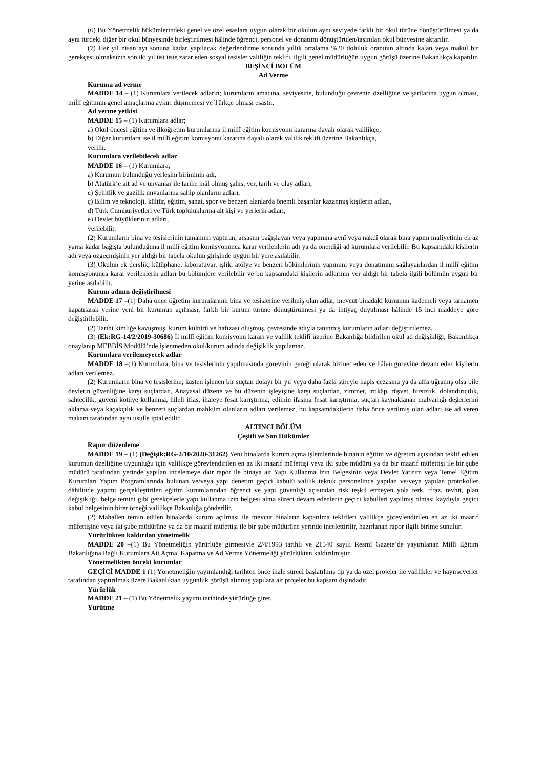(6) Bu Yönetmelik hükümlerindeki genel ve özel esaslara uygun olarak bir okulun aynı seviyede farklı bir okul türüne dönüştürülmesi ya da aynı türdeki diğer bir okul bünyesinde birleştirilmesi hâlinde öğrenci, personel ve donatımı dönüştürülen/taşınılan okul bünyesine aktarılır.
(7) Her yıl nisan ayı sonuna kadar yapılacak değerlendirme sonunda yıllık ortalama %20 doluluk oranının altında kalan veya makul bir gerekçesi olmaksızın son iki yıl üst üste zarar eden sosyal tesisler valiliğin teklifi, ilgili genel müdürlüğün uygun görüşü üzerine Bakanlıkça kapatılır.
BEŞİNCİ BÖLÜM
Ad Verme
Kuruma ad verme
MADDE 14 – (1) Kurumlara verilecek adların; kurumların amacına, seviyesine, bulunduğu çevrenin özelliğine ve şartlarına uygun olması, millî eğitimin genel amaçlarına aykırı düşmemesi ve Türkçe olması esastır.
Ad verme yetkisi
MADDE 15 – (1) Kurumlara adlar;
a) Okul öncesi eğitim ve ilköğretim kurumlarına il millî eğitim komisyonu kararına dayalı olarak valilikçe,
b) Diğer kurumlara ise il millî eğitim komisyonu kararına dayalı olarak valilik teklifi üzerine Bakanlıkça,
verilir.
Kurumlara verilebilecek adlar
MADDE 16 – (1) Kurumlara;
a) Kurumun bulunduğu yerleşim biriminin adı,
b) Atatürk’e ait ad ve unvanlar ile tarihe mâl olmuş şahıs, yer, tarih ve olay adları,
c) Şehitlik ve gazilik unvanlarına sahip olanların adları,
ç) Bilim ve teknoloji, kültür, eğitim, sanat, spor ve benzeri alanlarda önemli başarılar kazanmış kişilerin adları,
d) Türk Cumhuriyetleri ve Türk topluluklarına ait kişi ve yerlerin adları,
e) Devlet büyüklerinin adları,
verilebilir.
(2) Kurumların bina ve tesislerinin tamamını yaptıran, arsasını bağışlayan veya yapımına aynî veya nakdî olarak bina yapım maliyetinin en az yarısı kadar bağışta bulunduğuna il millî eğitim komisyonunca karar verilenlerin adı ya da önerdiği ad kurumlara verilebilir. Bu kapsamdaki kişilerin adı veya özgeçmişinin yer aldığı bir tabela okulun girişinde uygun bir yere asılabilir.
(3) Okulun ek derslik, kütüphane, laboratuvar, işlik, atölye ve benzeri bölümlerinin yapımını veya donatımını sağlayanlardan il millî eğitim komisyonunca karar verilenlerin adları bu bölümlere verilebilir ve bu kapsamdaki kişilerin adlarının yer aldığı bir tabela ilgili bölümün uygun bir yerine asılabilir.
Kurum adının değiştirilmesi
MADDE 17 –(1) Daha önce öğretim kurumlarının bina ve tesislerine verilmiş olan adlar, mevcut binadaki kurumun kademeli veya tamamen kapatılarak yerine yeni bir kurumun açılması, farklı bir kurum türüne dönüştürülmesi ya da ihtiyaç duyulması hâlinde 15 inci maddeye göre değiştirilebilir.
(2) Tarihi kimliğe kavuşmuş, kurum kültürü ve hafızası oluşmuş, çevresinde adıyla tanınmış kurumların adları değiştirilemez.
(3) (Ek:RG-14/2/2019-30686) İl millî eğitim komisyonu kararı ve valilik teklifi üzerine Bakanlığa bildirilen okul ad değişikliği, Bakanlıkça onaylanıp MEBBİS Modülü’nde işlenmeden okul/kurum adında değişiklik yapılamaz.
Kurumlara verilemeyecek adlar
MADDE 18 –(1) Kurumlara, bina ve tesislerinin yapılmasında görevinin gereği olarak hizmet eden ve hâlen görevine devam eden kişilerin adları verilemez.
(2) Kurumların bina ve tesislerine; kasten işlenen bir suçtan dolayı bir yıl veya daha fazla süreyle hapis cezasına ya da affa uğramış olsa bile devletin güvenliğine karşı suçlardan, Anayasal düzene ve bu düzenin işleyişine karşı suçlardan, zimmet, irtikâp, rüşvet, hırsızlık, dolandırıcılık, sahtecilik, güveni kötüye kullanma, hileli iflas, ihaleye fesat karıştırma, edimin ifasına fesat karıştırma, suçtan kaynaklanan malvarlığı değerlerini aklama veya kaçakçılık ve benzeri suçlardan mahkûm olanların adları verilemez, bu kapsamdakilerin daha önce verilmiş olan adları ise ad veren makam tarafından aynı usulle iptal edilir.
ALTINCI BÖLÜM
Çeşitli ve Son Hükümler
Rapor düzenleme
MADDE 19 – (1) (Değişik:RG-2/10/2020-31262) Yeni binalarda kurum açma işlemlerinde binanın eğitim ve öğretim açısından teklif edilen kurumun özelliğine uygunluğu için valilikçe görevlendirilen en az iki maarif müfettişi veya iki şube müdürü ya da bir maarif müfettişi ile bir şube müdürü tarafından yerinde yapılan incelemeye dair rapor ile binaya ait Yapı Kullanma İzin Belgesinin veya Devlet Yatırım veya Temel Eğitim Kurumları Yapım Programlarında bulunan ve/veya yapı denetim geçici kabulü valilik teknik personelince yapılan ve/veya yapılan protokoller dâhilinde yapımı gerçekleştirilen eğitim kurumlarından öğrenci ve yapı güvenliği açısından risk teşkil etmeyen yola terk, ifraz, tevhit, plan değişikliği, belge temini gibi gerekçelerle yapı kullanma izin belgesi alma süreci devam edenlerin geçici kabulleri yapılmış olması kaydıyla geçici kabul belgesinin birer örneği valilikçe Bakanlığa gönderilir.
(2) Mahallen temin edilen binalarda kurum açılması ile mevcut binaların kapatılma teklifleri valilikçe görevlendirilen en az iki maarif müfettişine veya iki şube müdürüne ya da bir maarif müfettişi ile bir şube müdürüne yerinde incelettirilir, hazırlanan rapor ilgili birime sunulur.
Yürürlükten kaldırılan yönetmelik
MADDE 20 –(1) Bu Yönetmeliğin yürürlüğe girmesiyle 2/4/1993 tarihli ve 21540 sayılı Resmî Gazete’de yayımlanan Millî Eğitim Bakanlığına Bağlı Kurumlara Ait Açma, Kapatma ve Ad Verme Yönetmeliği yürürlükten kaldırılmıştır.
Yönetmelikten önceki kurumlar
GEÇİCİ MADDE 1 (1) Yönetmeliğin yayımlandığı tarihten önce ihale süreci başlatılmış tip ya da özel projeler ile valilikler ve hayırseverler tarafından yaptırılmak üzere Bakanlıktan uygunluk görüşü alınmış yapılara ait projeler bu kapsam dışındadır.
Yürürlük
MADDE 21 – (1) Bu Yönetmelik yayımı tarihinde yürürlüğe girer.
Yürütme